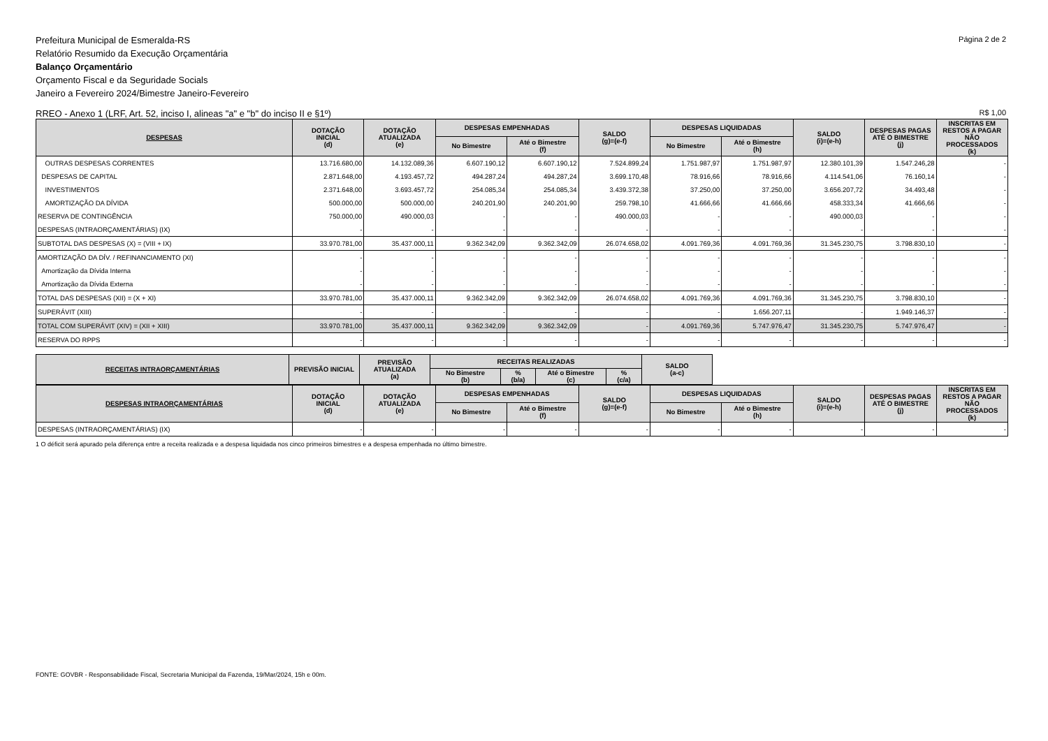Prefeitura Municipal de Esmeralda-RS
Relatório Resumido da Execução Orçamentária
Balanço Orçamentário
Orçamento Fiscal e da Seguridade Socials
Janeiro a Fevereiro 2024/Bimestre Janeiro-Fevereiro
Página 2 de 2
RREO - Anexo 1 (LRF, Art. 52, inciso I, alineas "a" e "b" do inciso II e §1º) R$ 1,00
| DESPESAS | DOTAÇÃO INICIAL (d) | DOTAÇÃO ATUALIZADA (e) | DESPESAS EMPENHADAS | | SALDO (g)=(e-f) | DESPESAS LIQUIDADAS | | SALDO (i)=(e-h) | DESPESAS PAGAS ATÉ O BIMESTRE (j) | INSCRITAS EM RESTOS A PAGAR NÃO PROCESSADOS (k) |
| --- | --- | --- | --- | --- | --- | --- | --- | --- | --- | --- |
| | | | No Bimestre | Até o Bimestre (f) | | No Bimestre | Até o Bimestre (h) | | | |
| OUTRAS DESPESAS CORRENTES | 13.716.680,00 | 14.132.089,36 | 6.607.190,12 | 6.607.190,12 | 7.524.899,24 | 1.751.987,97 | 1.751.987,97 | 12.380.101,39 | 1.547.246,28 | - |
| DESPESAS DE CAPITAL | 2.871.648,00 | 4.193.457,72 | 494.287,24 | 494.287,24 | 3.699.170,48 | 78.916,66 | 78.916,66 | 4.114.541,06 | 76.160,14 | - |
| INVESTIMENTOS | 2.371.648,00 | 3.693.457,72 | 254.085,34 | 254.085,34 | 3.439.372,38 | 37.250,00 | 37.250,00 | 3.656.207,72 | 34.493,48 | - |
| AMORTIZAÇÃO DA DÍVIDA | 500.000,00 | 500.000,00 | 240.201,90 | 240.201,90 | 259.798,10 | 41.666,66 | 41.666,66 | 458.333,34 | 41.666,66 | - |
| RESERVA DE CONTINGÊNCIA | 750.000,00 | 490.000,03 | - | - | 490.000,03 | - | - | 490.000,03 | - | - |
| DESPESAS (INTRAORÇAMENTÁRIAS) (IX) | - | - | - | - | - | - | - | - | - | - |
| SUBTOTAL DAS DESPESAS (X) = (VIII + IX) | 33.970.781,00 | 35.437.000,11 | 9.362.342,09 | 9.362.342,09 | 26.074.658,02 | 4.091.769,36 | 4.091.769,36 | 31.345.230,75 | 3.798.830,10 | - |
| AMORTIZAÇÃO DA DÍV. / REFINANCIAMENTO (XI) | - | - | - | - | - | - | - | - | - | - |
| Amortização da Dívida Interna | - | - | - | - | - | - | - | - | - | - |
| Amortização da Dívida Externa | - | - | - | - | - | - | - | - | - | - |
| TOTAL DAS DESPESAS (XII) = (X + XI) | 33.970.781,00 | 35.437.000,11 | 9.362.342,09 | 9.362.342,09 | 26.074.658,02 | 4.091.769,36 | 4.091.769,36 | 31.345.230,75 | 3.798.830,10 | - |
| SUPERÁVIT (XIII) | - | - | - | - | - | - | 1.656.207,11 | - | 1.949.146,37 | - |
| TOTAL COM SUPERÁVIT (XIV) = (XII + XIII) | 33.970.781,00 | 35.437.000,11 | 9.362.342,09 | 9.362.342,09 | - | 4.091.769,36 | 5.747.976,47 | 31.345.230,75 | 5.747.976,47 | - |
| RESERVA DO RPPS | - | - | - | - | - | - | - | - | - | - |
| RECEITAS INTRAORÇAMENTÁRIAS | PREVISÃO INICIAL | PREVISÃO ATUALIZADA (a) | RECEITAS REALIZADAS | | | | SALDO (a-c) | |
| | | | No Bimestre (b) | % (b/a) | Até o Bimestre (c) | % (c/a) | | |
| DESPESAS INTRAORÇAMENTÁRIAS | DOTAÇÃO INICIAL (d) | DOTAÇÃO ATUALIZADA (e) | DESPESAS EMPENHADAS | | SALDO (g)=(e-f) | DESPESAS LIQUIDADAS | | SALDO (i)=(e-h) | DESPESAS PAGAS ATÉ O BIMESTRE (j) | INSCRITAS EM RESTOS A PAGAR NÃO PROCESSADOS (k) |
| --- | --- | --- | --- | --- | --- | --- | --- | --- | --- | --- |
| | | | No Bimestre | Até o Bimestre (f) | | No Bimestre | Até o Bimestre (h) | | | |
| DESPESAS (INTRAORÇAMENTÁRIAS) (IX) | - | - | - | - | - | - | - | - | - | - |
1 O déficit será apurado pela diferença entre a receita realizada e a despesa liquidada nos cinco primeiros bimestres e a despesa empenhada no último bimestre.
FONTE: GOVBR - Responsabilidade Fiscal, Secretaria Municipal da Fazenda, 19/Mar/2024, 15h e 00m.